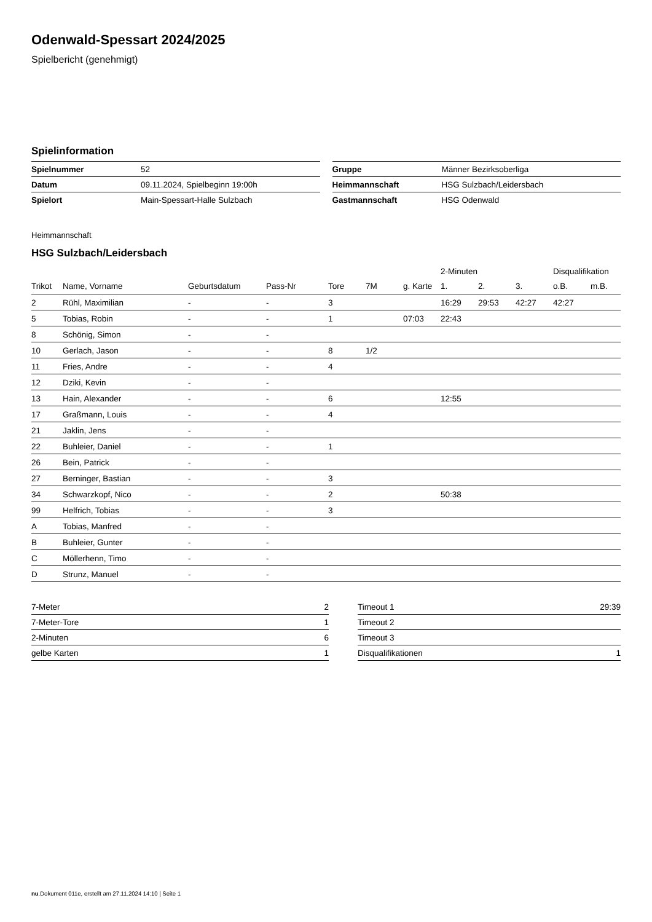Odenwald-Spessart 2024/2025
Spielbericht (genehmigt)
Spielinformation
| Spielnummer | 52 |
| Datum | 09.11.2024, Spielbeginn 19:00h |
| Spielort | Main-Spessart-Halle Sulzbach |
| Gruppe | Männer Bezirksoberliga |
| Heimmannschaft | HSG Sulzbach/Leidersbach |
| Gastmannschaft | HSG Odenwald |
Heimmannschaft
HSG Sulzbach/Leidersbach
| | | | | | | | 2-Minuten | | | Disqualifikation | |
| --- | --- | --- | --- | --- | --- | --- | --- | --- | --- | --- | --- |
| Trikot | Name, Vorname | Geburtsdatum | Pass-Nr | Tore | 7M | g. Karte | 1. | 2. | 3. | o.B. | m.B. |
| 2 | Rühl, Maximilian | - | - | 3 | | | 16:29 | 29:53 | 42:27 | 42:27 | |
| 5 | Tobias, Robin | - | - | 1 | | 07:03 | 22:43 | | | | |
| 8 | Schönig, Simon | - | - | | | | | | | | |
| 10 | Gerlach, Jason | - | - | 8 | 1/2 | | | | | | |
| 11 | Fries, Andre | - | - | 4 | | | | | | | |
| 12 | Dziki, Kevin | - | - | | | | | | | | |
| 13 | Hain, Alexander | - | - | 6 | | | 12:55 | | | | |
| 17 | Graßmann, Louis | - | - | 4 | | | | | | | |
| 21 | Jaklin, Jens | - | - | | | | | | | | |
| 22 | Buhleier, Daniel | - | - | 1 | | | | | | | |
| 26 | Bein, Patrick | - | - | | | | | | | | |
| 27 | Berninger, Bastian | - | - | 3 | | | | | | | |
| 34 | Schwarzkopf, Nico | - | - | 2 | | | 50:38 | | | | |
| 99 | Helfrich, Tobias | - | - | 3 | | | | | | | |
| A | Tobias, Manfred | - | - | | | | | | | | |
| B | Buhleier, Gunter | - | - | | | | | | | | |
| C | Möllerhenn, Timo | - | - | | | | | | | | |
| D | Strunz, Manuel | - | - | | | | | | | | |
| 7-Meter | 2 |
| 7-Meter-Tore | 1 |
| 2-Minuten | 6 |
| gelbe Karten | 1 |
| Timeout 1 | 29:39 |
| Timeout 2 | |
| Timeout 3 | |
| Disqualifikationen | 1 |
nu.Dokument 011e, erstellt am 27.11.2024 14:10 | Seite 1